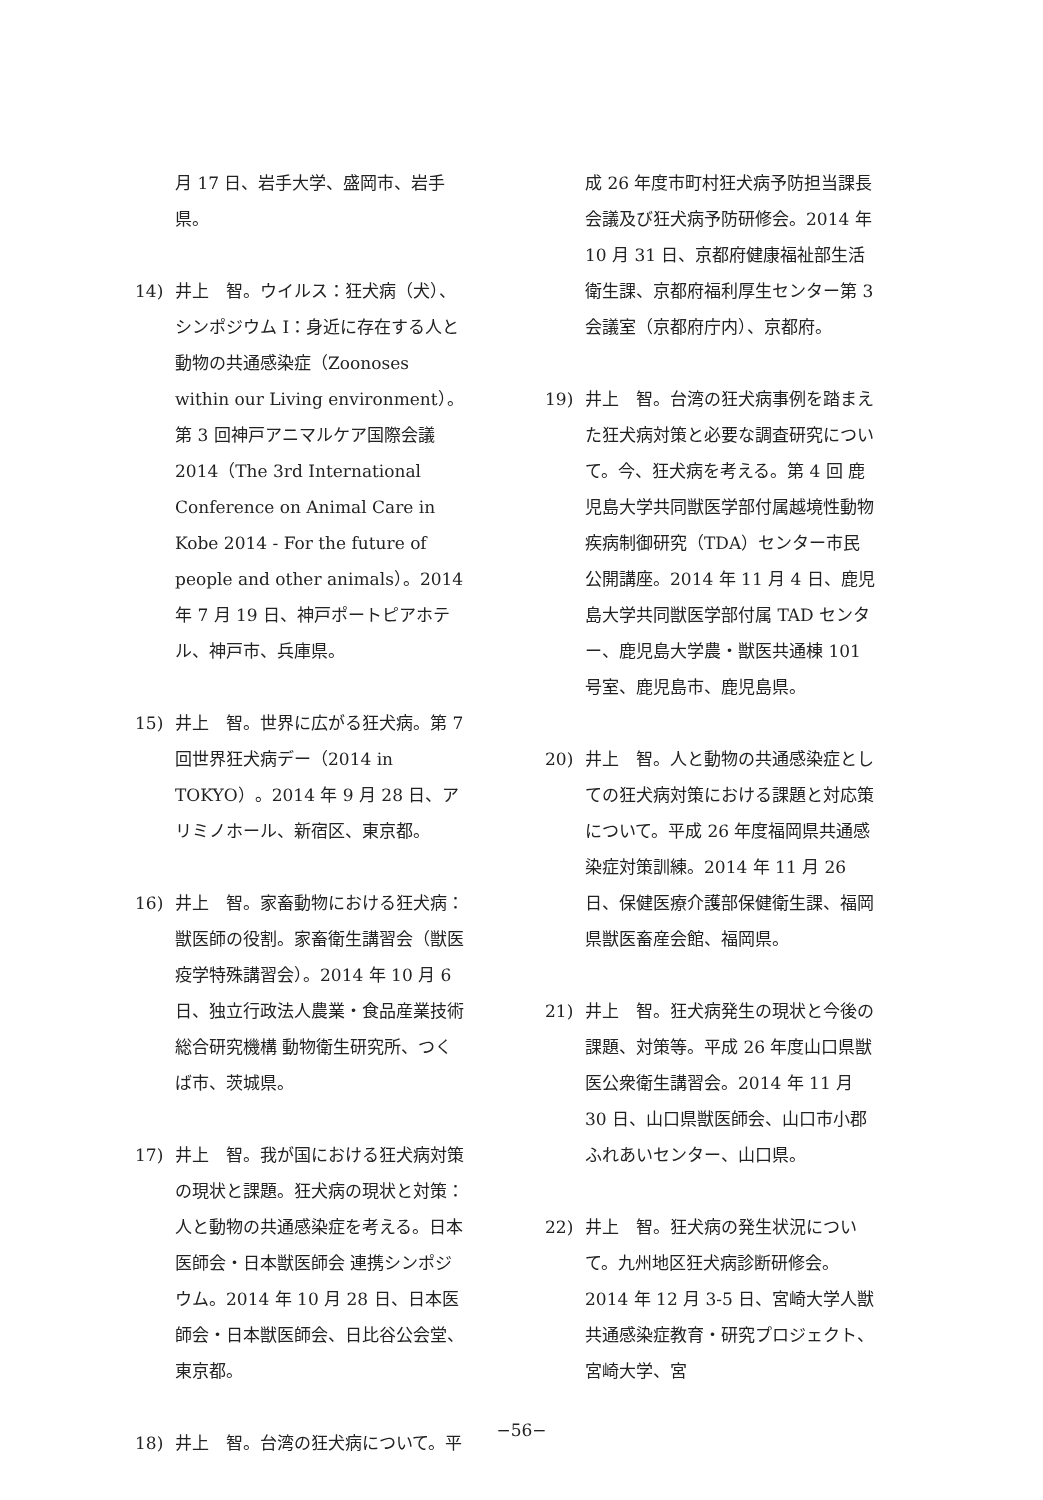月 17 日、岩手大学、盛岡市、岩手県。
14) 井上　智。ウイルス：狂犬病（犬）、シンポジウム I：身近に存在する人と動物の共通感染症（Zoonoses within our Living environment）。第 3 回神戸アニマルケア国際会議 2014（The 3rd International Conference on Animal Care in Kobe 2014 - For the future of people and other animals）。2014 年 7 月 19 日、神戸ポートピアホテル、神戸市、兵庫県。
15) 井上　智。世界に広がる狂犬病。第 7 回世界狂犬病デー（2014 in TOKYO）。2014 年 9 月 28 日、アリミノホール、新宿区、東京都。
16) 井上　智。家畜動物における狂犬病：獣医師の役割。家畜衛生講習会（獣医疫学特殊講習会）。2014 年 10 月 6 日、独立行政法人農業・食品産業技術総合研究機構 動物衛生研究所、つくば市、茨城県。
17) 井上　智。我が国における狂犬病対策の現状と課題。狂犬病の現状と対策：人と動物の共通感染症を考える。日本医師会・日本獣医師会 連携シンポジウム。2014 年 10 月 28 日、日本医師会・日本獣医師会、日比谷公会堂、東京都。
18) 井上　智。台湾の狂犬病について。平
成 26 年度市町村狂犬病予防担当課長会議及び狂犬病予防研修会。2014 年 10 月 31 日、京都府健康福祉部生活衛生課、京都府福利厚生センター第 3 会議室（京都府庁内）、京都府。
19) 井上　智。台湾の狂犬病事例を踏まえた狂犬病対策と必要な調査研究について。今、狂犬病を考える。第 4 回 鹿児島大学共同獣医学部付属越境性動物疾病制御研究（TDA）センター市民公開講座。2014 年 11 月 4 日、鹿児島大学共同獣医学部付属 TAD センター、鹿児島大学農・獣医共通棟 101 号室、鹿児島市、鹿児島県。
20) 井上　智。人と動物の共通感染症としての狂犬病対策における課題と対応策について。平成 26 年度福岡県共通感染症対策訓練。2014 年 11 月 26 日、保健医療介護部保健衛生課、福岡県獣医畜産会館、福岡県。
21) 井上　智。狂犬病発生の現状と今後の課題、対策等。平成 26 年度山口県獣医公衆衛生講習会。2014 年 11 月 30 日、山口県獣医師会、山口市小郡ふれあいセンター、山口県。
22) 井上　智。狂犬病の発生状況について。九州地区狂犬病診断研修会。2014 年 12 月 3-5 日、宮崎大学人獣共通感染症教育・研究プロジェクト、宮崎大学、宮
−56−